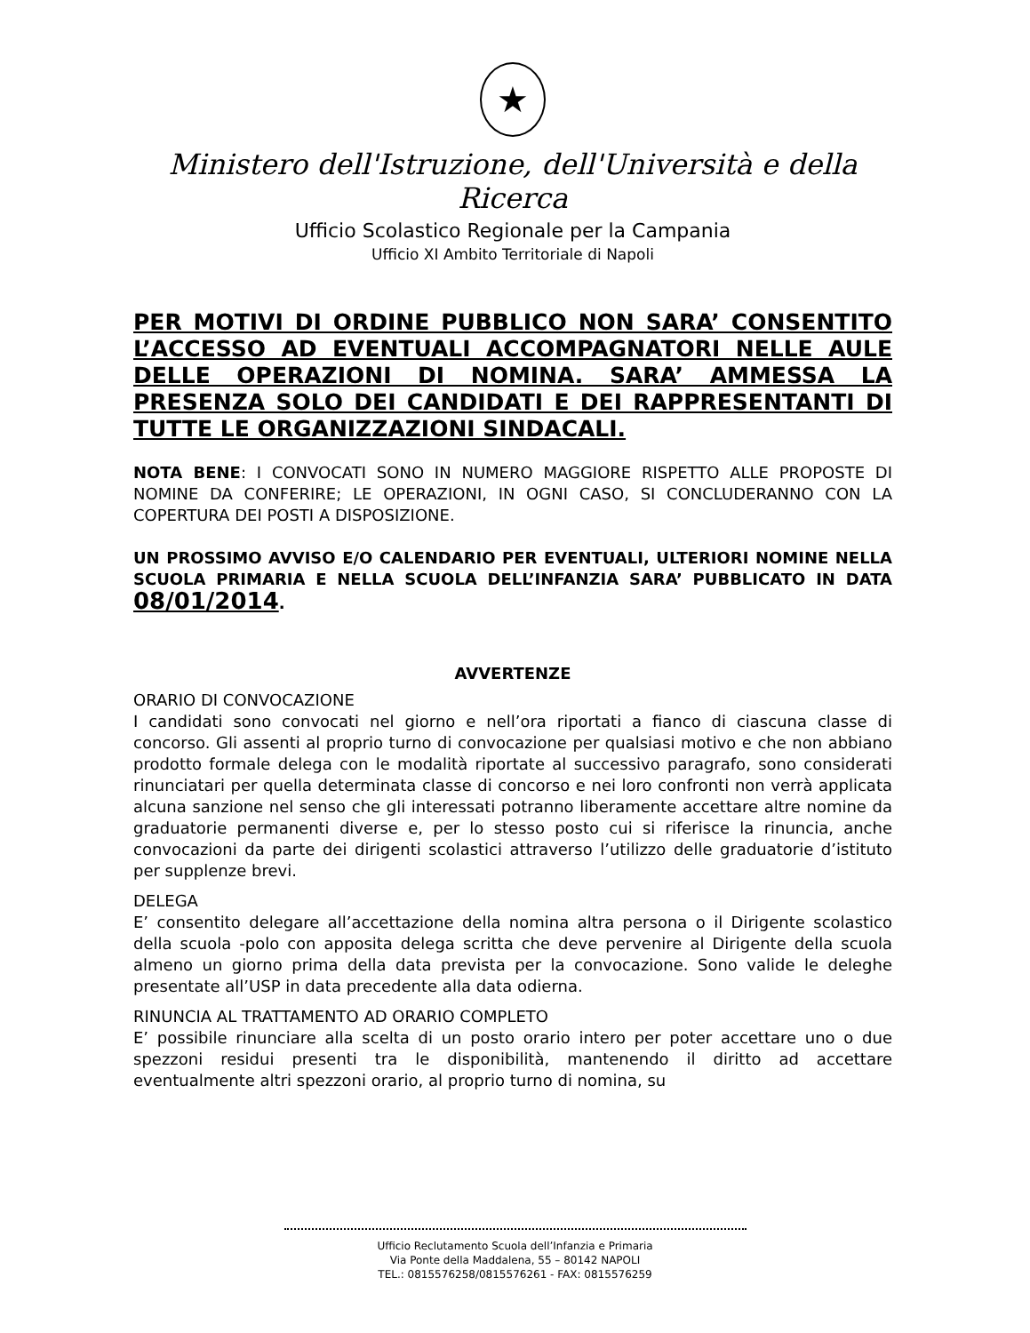★
Ministero dell'Istruzione, dell'Università e della Ricerca
Ufficio Scolastico Regionale per la Campania
Ufficio XI Ambito Territoriale di Napoli
PER MOTIVI DI ORDINE PUBBLICO NON SARA’ CONSENTITO L’ACCESSO AD EVENTUALI ACCOMPAGNATORI NELLE AULE DELLE OPERAZIONI DI NOMINA. SARA’ AMMESSA LA PRESENZA SOLO DEI CANDIDATI E DEI RAPPRESENTANTI DI TUTTE LE ORGANIZZAZIONI SINDACALI.
NOTA BENE: I CONVOCATI SONO IN NUMERO MAGGIORE RISPETTO ALLE PROPOSTE DI NOMINE DA CONFERIRE; LE OPERAZIONI, IN OGNI CASO, SI CONCLUDERANNO CON LA COPERTURA DEI POSTI A DISPOSIZIONE.
UN PROSSIMO AVVISO E/O CALENDARIO PER EVENTUALI, ULTERIORI NOMINE NELLA SCUOLA PRIMARIA E NELLA SCUOLA DELL’INFANZIA SARA’ PUBBLICATO IN DATA 08/01/2014.
AVVERTENZE
ORARIO DI CONVOCAZIONE
I candidati sono convocati nel giorno e nell’ora riportati a fianco di ciascuna classe di concorso. Gli assenti al proprio turno di convocazione per qualsiasi motivo e che non abbiano prodotto formale delega con le modalità riportate al successivo paragrafo, sono considerati rinunciatari per quella determinata classe di concorso e nei loro confronti non verrà applicata alcuna sanzione nel senso che gli interessati potranno liberamente accettare altre nomine da graduatorie permanenti diverse e, per lo stesso posto cui si riferisce la rinuncia, anche convocazioni da parte dei dirigenti scolastici attraverso l’utilizzo delle graduatorie d’istituto per supplenze brevi.
DELEGA
E’ consentito delegare all’accettazione della nomina altra persona o il Dirigente scolastico della scuola -polo con apposita delega scritta che deve pervenire al Dirigente della scuola almeno un giorno prima della data prevista per la convocazione. Sono valide le deleghe presentate all’USP in data precedente alla data odierna.
RINUNCIA AL TRATTAMENTO AD ORARIO COMPLETO
E’ possibile rinunciare alla scelta di un posto orario intero per poter accettare uno o due spezzoni residui presenti tra le disponibilità, mantenendo il diritto ad accettare eventualmente altri spezzoni orario, al proprio turno di nomina, su
Ufficio Reclutamento Scuola dell’Infanzia e Primaria
Via Ponte della Maddalena, 55 – 80142 NAPOLI
TEL.: 0815576258/0815576261 - FAX: 0815576259